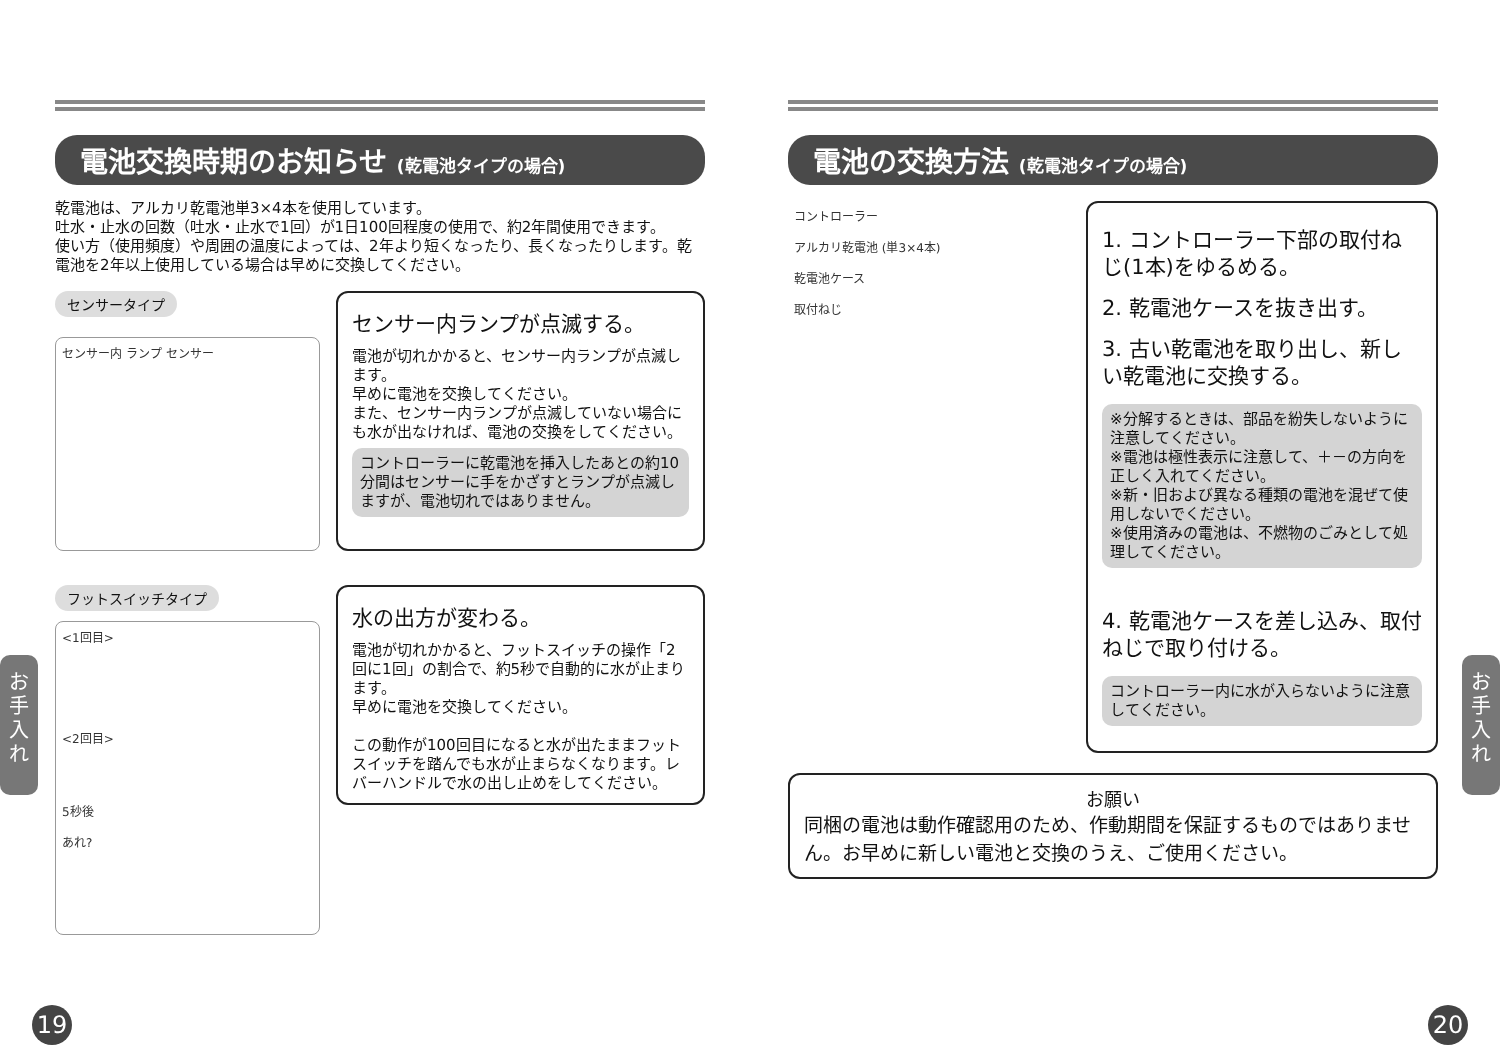電池交換時期のお知らせ (乾電池タイプの場合)
乾電池は、アルカリ乾電池単3×4本を使用しています。
吐水・止水の回数（吐水・止水で1回）が1日100回程度の使用で、約2年間使用できます。
使い方（使用頻度）や周囲の温度によっては、2年より短くなったり、長くなったりします。乾電池を2年以上使用している場合は早めに交換してください。
センサータイプ
センサー内 ランプ センサー
センサー内ランプが点滅する。
電池が切れかかると、センサー内ランプが点滅します。
早めに電池を交換してください。
また、センサー内ランプが点滅していない場合にも水が出なければ、電池の交換をしてください。
コントローラーに乾電池を挿入したあとの約10分間はセンサーに手をかざすとランプが点滅しますが、電池切れではありません。
フットスイッチタイプ
<1回目>
<2回目>
5秒後
あれ?
水の出方が変わる。
電池が切れかかると、フットスイッチの操作「2回に1回」の割合で、約5秒で自動的に水が止まります。
早めに電池を交換してください。
この動作が100回目になると水が出たままフットスイッチを踏んでも水が止まらなくなります。レバーハンドルで水の出し止めをしてください。
電池の交換方法 (乾電池タイプの場合)
コントローラー
アルカリ乾電池 (単3×4本)
乾電池ケース
取付ねじ
1. コントローラー下部の取付ねじ(1本)をゆるめる。
2. 乾電池ケースを抜き出す。
3. 古い乾電池を取り出し、新しい乾電池に交換する。
※分解するときは、部品を紛失しないように注意してください。
※電池は極性表示に注意して、＋－の方向を正しく入れてください。
※新・旧および異なる種類の電池を混ぜて使用しないでください。
※使用済みの電池は、不燃物のごみとして処理してください。
4. 乾電池ケースを差し込み、取付ねじで取り付ける。
コントローラー内に水が入らないように注意してください。
お願い
同梱の電池は動作確認用のため、作動期間を保証するものではありません。お早めに新しい電池と交換のうえ、ご使用ください。
お手入れ
お手入れ
19 20